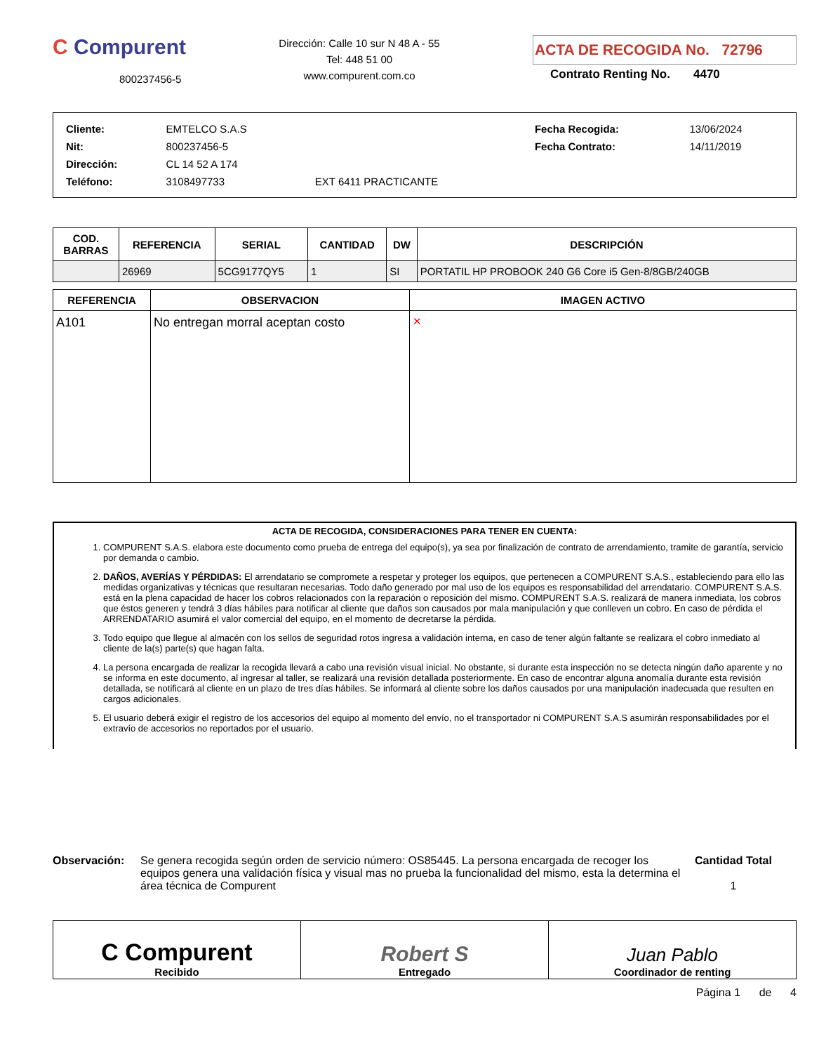C Compurent
800237456-5
Dirección: Calle 10 sur N 48 A - 55
Tel: 448 51 00
www.compurent.com.co
ACTA DE RECOGIDA No. 72796
Contrato Renting No. 4470
| Cliente: | EMTELCO S.A.S | | Fecha Recogida: | 13/06/2024 |
| Nit: | 800237456-5 | | Fecha Contrato: | 14/11/2019 |
| Dirección: | CL 14 52 A 174 | | | |
| Teléfono: | 3108497733 | EXT 6411 PRACTICANTE | | |
| COD. BARRAS | REFERENCIA | SERIAL | CANTIDAD | DW | DESCRIPCIÓN |
| --- | --- | --- | --- | --- | --- |
| | 26969 | 5CG9177QY5 | 1 | SI | PORTATIL HP PROBOOK 240 G6 Core i5 Gen-8/8GB/240GB |
| REFERENCIA | OBSERVACION | IMAGEN ACTIVO |
| --- | --- | --- |
| A101 | No entregan morral aceptan costo | ✕ |
ACTA DE RECOGIDA, CONSIDERACIONES PARA TENER EN CUENTA:
1. COMPURENT S.A.S. elabora este documento como prueba de entrega del equipo(s), ya sea por finalización de contrato de arrendamiento, tramite de garantía, servicio por demanda o cambio.
2. DAÑOS, AVERÍAS Y PÉRDIDAS: El arrendatario se compromete a respetar y proteger los equipos, que pertenecen a COMPURENT S.A.S., estableciendo para ello las medidas organizativas y técnicas que resultaran necesarias. Todo daño generado por mal uso de los equipos es responsabilidad del arrendatario. COMPURENT S.A.S. está en la plena capacidad de hacer los cobros relacionados con la reparación o reposición del mismo. COMPURENT S.A.S. realizará de manera inmediata, los cobros que éstos generen y tendrá 3 días hábiles para notificar al cliente que daños son causados por mala manipulación y que conlleven un cobro. En caso de pérdida el ARRENDATARIO asumirá el valor comercial del equipo, en el momento de decretarse la pérdida.
3. Todo equipo que llegue al almacén con los sellos de seguridad rotos ingresa a validación interna, en caso de tener algún faltante se realizara el cobro inmediato al cliente de la(s) parte(s) que hagan falta.
4. La persona encargada de realizar la recogida llevará a cabo una revisión visual inicial. No obstante, si durante esta inspección no se detecta ningún daño aparente y no se informa en este documento, al ingresar al taller, se realizará una revisión detallada posteriormente. En caso de encontrar alguna anomalía durante esta revisión detallada, se notificará al cliente en un plazo de tres días hábiles. Se informará al cliente sobre los daños causados por una manipulación inadecuada que resulten en cargos adicionales.
5. El usuario deberá exigir el registro de los accesorios del equipo al momento del envío, no el transportador ni COMPURENT S.A.S asumirán responsabilidades por el extravío de accesorios no reportados por el usuario.
Observación: Se genera recogida según orden de servicio número: OS85445. La persona encargada de recoger los equipos genera una validación física y visual mas no prueba la funcionalidad del mismo, esta la determina el área técnica de Compurent
Cantidad Total
1
| C Compurent Recibido | Robert S Entregado | Juan Pablo Coordinador de renting |
Página 1 de 4